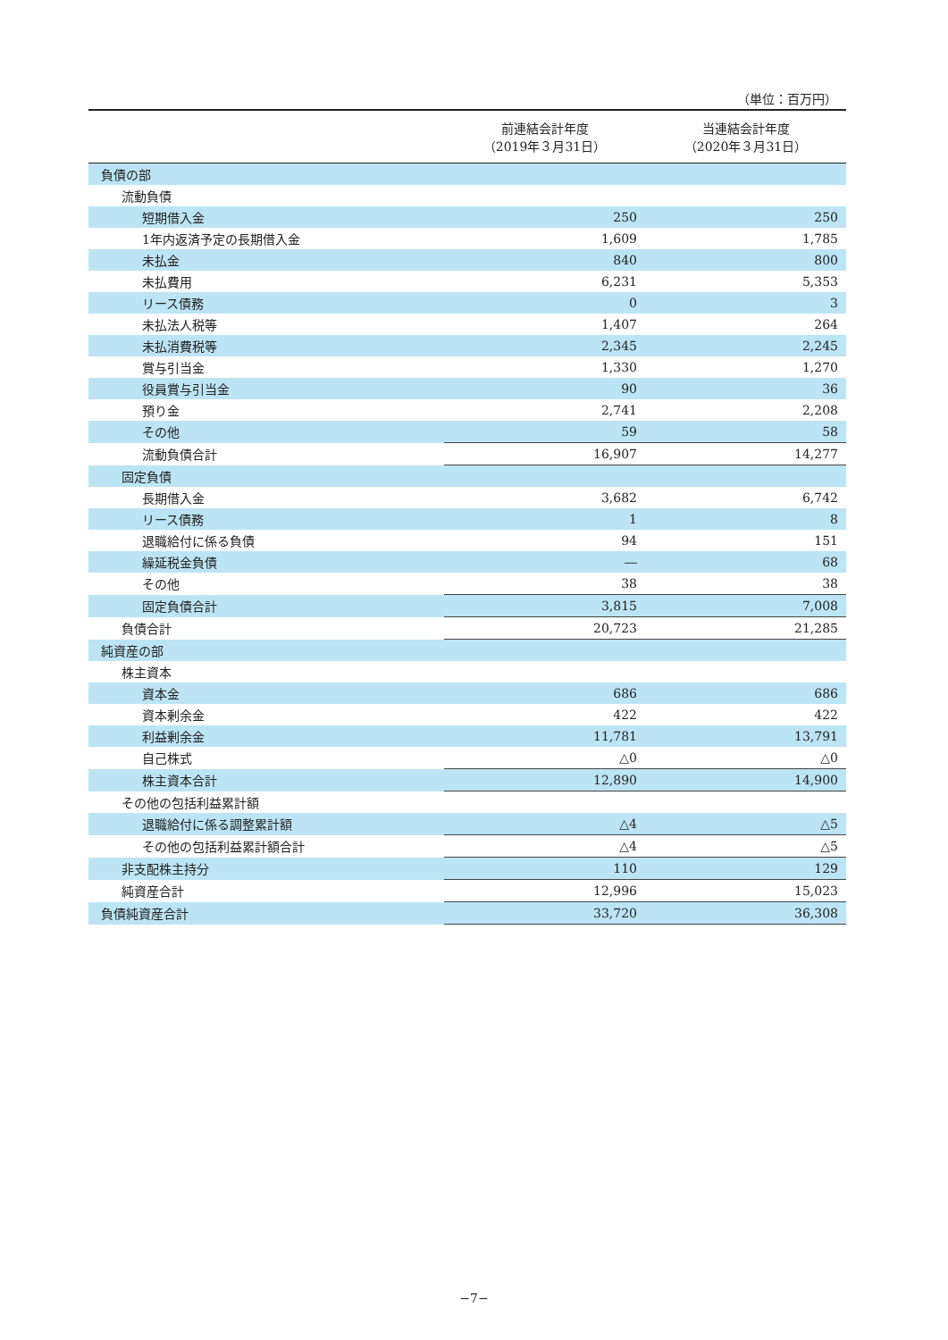（単位：百万円）
| | 前連結会計年度 （2019年３月31日） | 当連結会計年度 （2020年３月31日） |
| --- | --- | --- |
| 負債の部 | | |
| 流動負債 | | |
| 短期借入金 | 250 | 250 |
| 1年内返済予定の長期借入金 | 1,609 | 1,785 |
| 未払金 | 840 | 800 |
| 未払費用 | 6,231 | 5,353 |
| リース債務 | 0 | 3 |
| 未払法人税等 | 1,407 | 264 |
| 未払消費税等 | 2,345 | 2,245 |
| 賞与引当金 | 1,330 | 1,270 |
| 役員賞与引当金 | 90 | 36 |
| 預り金 | 2,741 | 2,208 |
| その他 | 59 | 58 |
| 流動負債合計 | 16,907 | 14,277 |
| 固定負債 | | |
| 長期借入金 | 3,682 | 6,742 |
| リース債務 | 1 | 8 |
| 退職給付に係る負債 | 94 | 151 |
| 繰延税金負債 | ― | 68 |
| その他 | 38 | 38 |
| 固定負債合計 | 3,815 | 7,008 |
| 負債合計 | 20,723 | 21,285 |
| 純資産の部 | | |
| 株主資本 | | |
| 資本金 | 686 | 686 |
| 資本剰余金 | 422 | 422 |
| 利益剰余金 | 11,781 | 13,791 |
| 自己株式 | △0 | △0 |
| 株主資本合計 | 12,890 | 14,900 |
| その他の包括利益累計額 | | |
| 退職給付に係る調整累計額 | △4 | △5 |
| その他の包括利益累計額合計 | △4 | △5 |
| 非支配株主持分 | 110 | 129 |
| 純資産合計 | 12,996 | 15,023 |
| 負債純資産合計 | 33,720 | 36,308 |
−7−